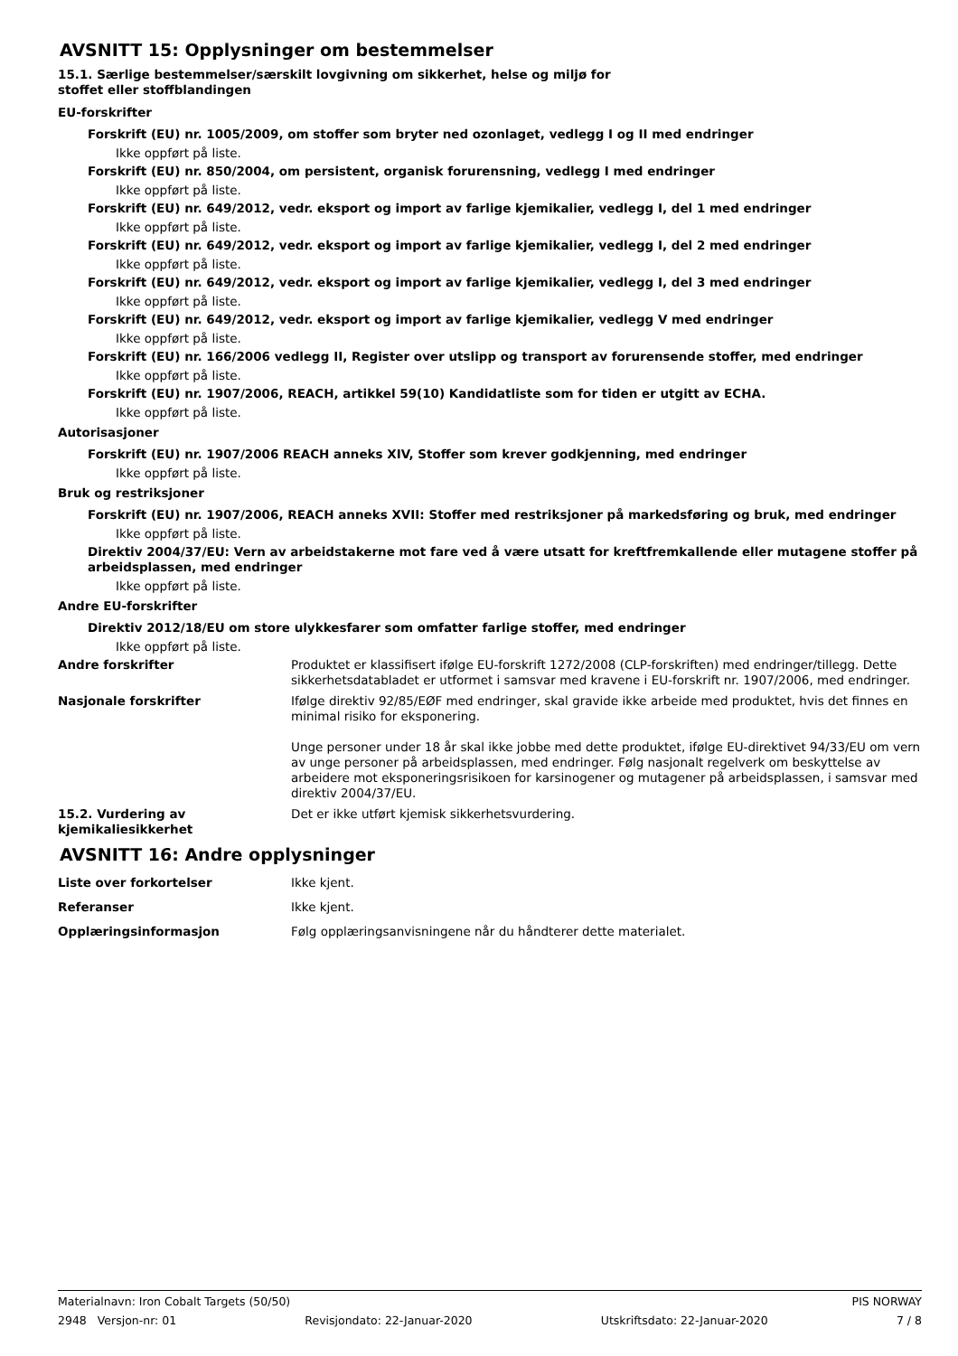AVSNITT 15: Opplysninger om bestemmelser
15.1. Særlige bestemmelser/særskilt lovgivning om sikkerhet, helse og miljø for
stoffet eller stoffblandingen
EU-forskrifter
Forskrift (EU) nr. 1005/2009, om stoffer som bryter ned ozonlaget, vedlegg I og II med endringer
Ikke oppført på liste.
Forskrift (EU) nr. 850/2004, om persistent, organisk forurensning, vedlegg I med endringer
Ikke oppført på liste.
Forskrift (EU) nr. 649/2012, vedr. eksport og import av farlige kjemikalier, vedlegg I, del 1 med endringer
Ikke oppført på liste.
Forskrift (EU) nr. 649/2012, vedr. eksport og import av farlige kjemikalier, vedlegg I, del 2 med endringer
Ikke oppført på liste.
Forskrift (EU) nr. 649/2012, vedr. eksport og import av farlige kjemikalier, vedlegg I, del 3 med endringer
Ikke oppført på liste.
Forskrift (EU) nr. 649/2012, vedr. eksport og import av farlige kjemikalier, vedlegg V med endringer
Ikke oppført på liste.
Forskrift (EU) nr. 166/2006 vedlegg II, Register over utslipp og transport av forurensende stoffer, med endringer
Ikke oppført på liste.
Forskrift (EU) nr. 1907/2006, REACH, artikkel 59(10) Kandidatliste som for tiden er utgitt av ECHA.
Ikke oppført på liste.
Autorisasjoner
Forskrift (EU) nr. 1907/2006 REACH anneks XIV, Stoffer som krever godkjenning, med endringer
Ikke oppført på liste.
Bruk og restriksjoner
Forskrift (EU) nr. 1907/2006, REACH anneks XVII: Stoffer med restriksjoner på markedsføring og bruk, med endringer
Ikke oppført på liste.
Direktiv 2004/37/EU: Vern av arbeidstakerne mot fare ved å være utsatt for kreftfremkallende eller mutagene stoffer på arbeidsplassen, med endringer
Ikke oppført på liste.
Andre EU-forskrifter
Direktiv 2012/18/EU om store ulykkesfarer som omfatter farlige stoffer, med endringer
Ikke oppført på liste.
Andre forskrifter Produktet er klassifisert ifølge EU-forskrift 1272/2008 (CLP-forskriften) med endringer/tillegg. Dette sikkerhetsdatabladet er utformet i samsvar med kravene i EU-forskrift nr. 1907/2006, med endringer.
Nasjonale forskrifter Ifølge direktiv 92/85/EØF med endringer, skal gravide ikke arbeide med produktet, hvis det finnes en minimal risiko for eksponering.
Unge personer under 18 år skal ikke jobbe med dette produktet, ifølge EU-direktivet 94/33/EU om vern av unge personer på arbeidsplassen, med endringer. Følg nasjonalt regelverk om beskyttelse av arbeidere mot eksponeringsrisikoen for karsinogener og mutagener på arbeidsplassen, i samsvar med direktiv 2004/37/EU.
15.2. Vurdering av kjemikaliesikkerhet
Det er ikke utført kjemisk sikkerhetsvurdering.
AVSNITT 16: Andre opplysninger
Liste over forkortelser Ikke kjent.
Referanser Ikke kjent.
Opplæringsinformasjon Følg opplæringsanvisningene når du håndterer dette materialet.
Materialnavn: Iron Cobalt Targets (50/50) PIS NORWAY
2948 Versjon-nr: 01 Revisjondato: 22-Januar-2020 Utskriftsdato: 22-Januar-2020 7 / 8